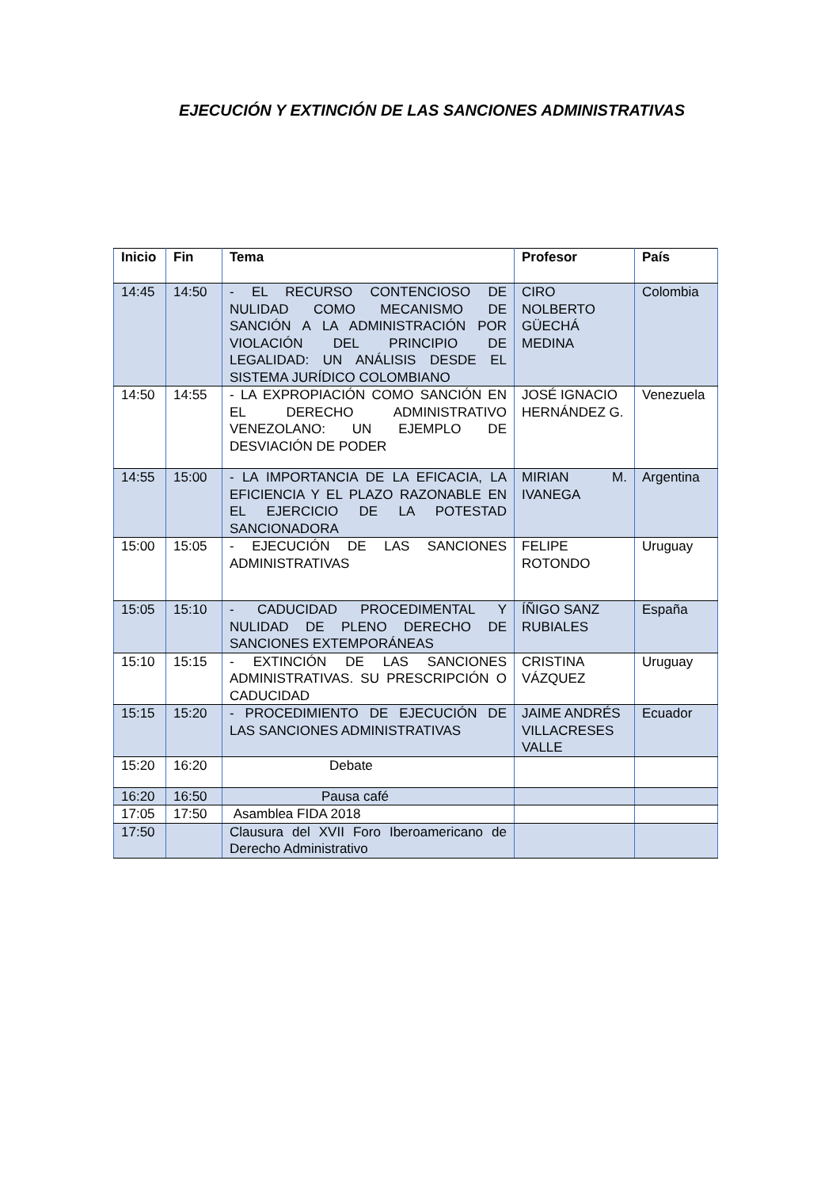EJECUCIÓN Y EXTINCIÓN DE LAS SANCIONES ADMINISTRATIVAS
| Inicio | Fin | Tema | Profesor | País |
| --- | --- | --- | --- | --- |
| 14:45 | 14:50 | - EL RECURSO CONTENCIOSO DE NULIDAD COMO MECANISMO DE SANCIÓN A LA ADMINISTRACIÓN POR VIOLACIÓN DEL PRINCIPIO DE LEGALIDAD: UN ANÁLISIS DESDE EL SISTEMA JURÍDICO COLOMBIANO | CIRO NOLBERTO GÜECHÁ MEDINA | Colombia |
| 14:50 | 14:55 | - LA EXPROPIACIÓN COMO SANCIÓN EN EL DERECHO ADMINISTRATIVO VENEZOLANO: UN EJEMPLO DE DESVIACIÓN DE PODER | JOSÉ IGNACIO HERNÁNDEZ G. | Venezuela |
| 14:55 | 15:00 | - LA IMPORTANCIA DE LA EFICACIA, LA EFICIENCIA Y EL PLAZO RAZONABLE EN EL EJERCICIO DE LA POTESTAD SANCIONADORA | MIRIAN M. IVANEGA | Argentina |
| 15:00 | 15:05 | - EJECUCIÓN DE LAS SANCIONES ADMINISTRATIVAS | FELIPE ROTONDO | Uruguay |
| 15:05 | 15:10 | - CADUCIDAD PROCEDIMENTAL Y NULIDAD DE PLENO DERECHO DE SANCIONES EXTEMPORÁNEAS | ÍÑIGO SANZ RUBIALES | España |
| 15:10 | 15:15 | - EXTINCIÓN DE LAS SANCIONES ADMINISTRATIVAS. SU PRESCRIPCIÓN O CADUCIDAD | CRISTINA VÁZQUEZ | Uruguay |
| 15:15 | 15:20 | - PROCEDIMIENTO DE EJECUCIÓN DE LAS SANCIONES ADMINISTRATIVAS | JAIME ANDRÉS VILLACRESES VALLE | Ecuador |
| 15:20 | 16:20 | Debate | | |
| 16:20 | 16:50 | Pausa café | | |
| 17:05 | 17:50 | Asamblea FIDA 2018 | | |
| 17:50 | | Clausura del XVII Foro Iberoamericano de Derecho Administrativo | | |